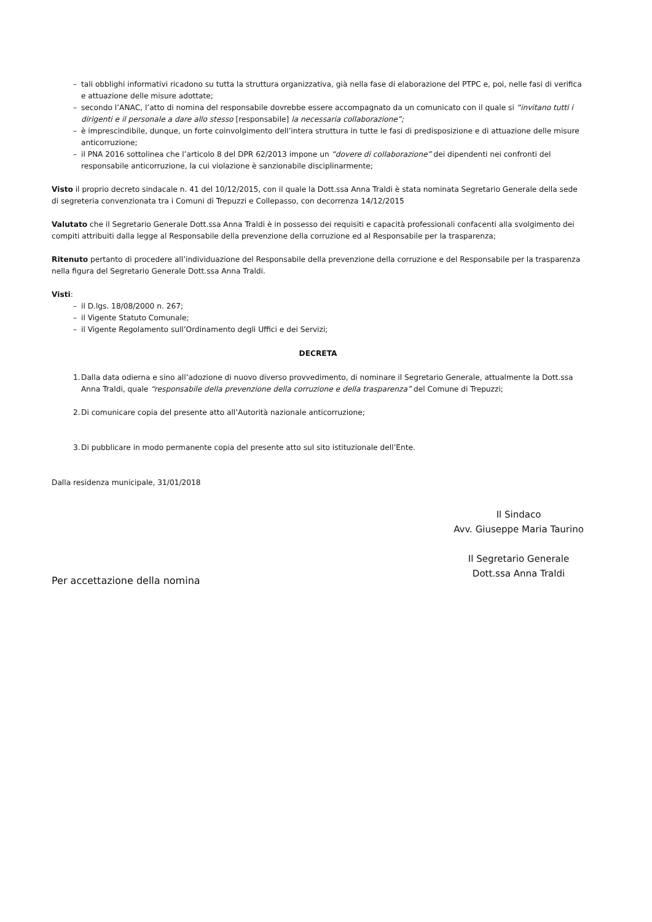– tali obblighi informativi ricadono su tutta la struttura organizzativa, già nella fase di elaborazione del PTPC e, poi, nelle fasi di verifica e attuazione delle misure adottate;
– secondo l’ANAC, l’atto di nomina del responsabile dovrebbe essere accompagnato da un comunicato con il quale si “invitano tutti i dirigenti e il personale a dare allo stesso [responsabile] la necessaria collaborazione”;
– è imprescindibile, dunque, un forte coinvolgimento dell’intera struttura in tutte le fasi di predisposizione e di attuazione delle misure anticorruzione;
– il PNA 2016 sottolinea che l’articolo 8 del DPR 62/2013 impone un “dovere di collaborazione” dei dipendenti nei confronti del responsabile anticorruzione, la cui violazione è sanzionabile disciplinarmente;
Visto il proprio decreto sindacale n. 41 del 10/12/2015, con il quale la Dott.ssa Anna Traldi è stata nominata Segretario Generale della sede di segreteria convenzionata tra i Comuni di Trepuzzi e Collepasso, con decorrenza 14/12/2015
Valutato che il Segretario Generale Dott.ssa Anna Traldi è in possesso dei requisiti e capacità professionali confacenti alla svolgimento dei compiti attribuiti dalla legge al Responsabile della prevenzione della corruzione ed al Responsabile per la trasparenza;
Ritenuto pertanto di procedere all’individuazione del Responsabile della prevenzione della corruzione e del Responsabile per la trasparenza nella figura del Segretario Generale Dott.ssa Anna Traldi.
Visti:
– il D.lgs. 18/08/2000 n. 267;
– il Vigente Statuto Comunale;
– il Vigente Regolamento sull’Ordinamento degli Uffici e dei Servizi;
DECRETA
1. Dalla data odierna e sino all’adozione di nuovo diverso provvedimento, di nominare il Segretario Generale, attualmente la Dott.ssa Anna Traldi, quale “responsabile della prevenzione della corruzione e della trasparenza” del Comune di Trepuzzi;
2. Di comunicare copia del presente atto all’Autorità nazionale anticorruzione;
3. Di pubblicare in modo permanente copia del presente atto sul sito istituzionale dell’Ente.
Dalla residenza municipale, 31/01/2018
Il Sindaco
Avv. Giuseppe Maria Taurino
Il Segretario Generale
Dott.ssa Anna Traldi
Per accettazione della nomina